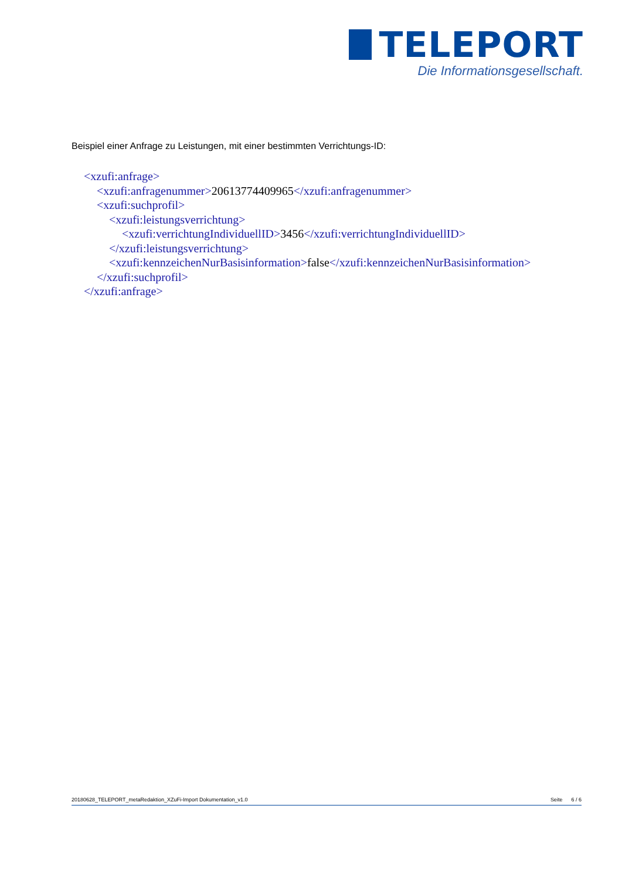TELEPORT
Die Informationsgesellschaft.
Beispiel einer Anfrage zu Leistungen, mit einer bestimmten Verrichtungs-ID:
<xzufi:anfrage>
<xzufi:anfragenummer>20613774409965</xzufi:anfragenummer>
<xzufi:suchprofil>
<xzufi:leistungsverrichtung>
<xzufi:verrichtungIndividuellID>3456</xzufi:verrichtungIndividuellID>
</xzufi:leistungsverrichtung>
<xzufi:kennzeichenNurBasisinformation>false</xzufi:kennzeichenNurBasisinformation>
</xzufi:suchprofil>
</xzufi:anfrage>
20180628_TELEPORT_metaRedaktion_XZuFi-Import Dokumentation_v1.0
Seite 6 / 6